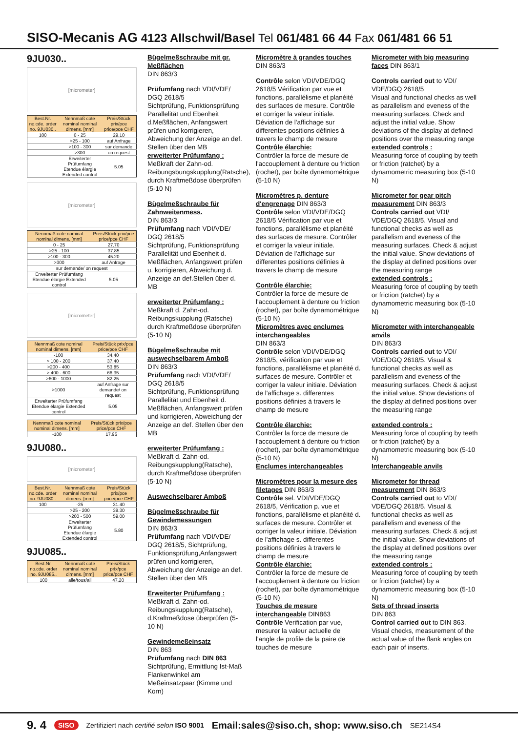SISO-Mecanis AG 4123 Allschwil/Basel Tel 061/481 66 44 Fax 061/481 66 51
9JU030..
[micrometer]
| Best.Nr. no.cde. order no. 9JU030.. | Nennmaß cote nominal nominal dimens. [mm] | Preis/Stück prix/pce price/pce CHF |
| --- | --- | --- |
| 100 | 0 - 25 | 29.10 |
| | >25 - 100 | auf Anfrage |
| | >100 - 300 | sur demande |
| | >300 | on request |
| | Erweiterter Prüfumfang Etendue élargie Extended control | 5.05 |
[micrometer]
| Nennmaß cote nominal nominal dimens. [mm] | Preis/Stück prix/pce price/pce CHF |
| --- | --- |
| 0 - 25 | 27.70 |
| >25 - 100 | 37.85 |
| >100 - 300 | 45.20 |
| >300 | auf Anfrage |
| sur demande/ on request | |
| Erweiterter Prüfumfang Etendue élargie Extended control | 5.05 |
[micrometer]
| Nennmaß cote nominal nominal dimens. [mm] | Preis/Stück prix/pce price/pce CHF |
| --- | --- |
| -100 | 34.40 |
| > 100 - 200 | 37.40 |
| >200 - 400 | 53.85 |
| > 400 - 600 | 66.35 |
| >600 - 1000 | 82.25 |
| >1000 | auf Anfrage sur demande/ on request |
| Erweiterter Prüfumfang Etendue élargie Extended control | 5.05 |
| Nennmaß cote nominal nominal dimens. [mm] | Preis/Stück prix/pce price/pce CHF |
| --- | --- |
| -100 | 17.95 |
9JU080..
[micrometer]
| Best.Nr. no.cde. order no. 9JU080.. | Nennmaß cote nominal nominal dimens. [mm] | Preis/Stück prix/pce price/pce CHF |
| --- | --- | --- |
| 100 | -25 | 31.40 |
| | >25 - 200 | 39.30 |
| | >200 - 500 | 59.00 |
| | Erweiterter Prüfumfang Etendue élargie Extended control | 5.80 |
9JU085..
| Best.Nr. no.cde. order no. 9JU085.. | Nennmaß cote nominal nominal dimens. [mm] | Preis/Stück prix/pce price/pce CHF |
| --- | --- | --- |
| 100 | alle/tous/all | 47.20 |
Bügelmeßschraube mit gr. Meßflächen
DIN 863/3
Prüfumfang nach VDI/VDE/ DGQ 2618/5
Sichtprüfung, Funktionsprüfung Parallelität und Ebenheit d.Meßflächen, Anfangswert prüfen und korrigieren, Abweichung der Anzeige an def. Stellen über den MB
erweiterter Prüfumfang :
Meßkraft der Zahn-od. Reibungsbungskupplung(Ratsche), durch Kraftmeßdose überprüfen (5-10 N)
Bügelmeßschraube für Zahnweitenmess.
DIN 863/3
Prüfumfang nach VDI/VDE/ DGQ 2618/5
Sichtprüfung, Funktionsprüfung Parallelität und Ebenheit d. Meßflächen, Anfangswert prüfen u. korrigieren, Abweichung d. Anzeige an def.Stellen über d. MB
erweiterter Prüfumfang :
Meßkraft d. Zahn-od. Reibungskupplung (Ratsche) durch Kraftmeßdose überprüfen (5-10 N)
Bügelmeßschraube mit auswechselbarem Amboß
DIN 863/3
Prüfumfang nach VDI/VDE/ DGQ 2618/5
Sichtprüfung, Funktionsprüfung Parallelität und Ebenheit d. Meßflächen, Anfangswert prüfen und korrigieren, Abweichung der Anzeige an def. Stellen über den MB
erweiterter Prüfumfang :
Meßkraft d. Zahn-od. Reibungskupplung(Ratsche), durch Kraftmeßdose überprüfen (5-10 N)
Auswechselbarer Amboß
Bügelmeßschraube für Gewindemessungen
DIN 863/3
Prüfumfang nach VDI/VDE/ DGQ 2618/5, Sichtprüfung, Funktionsprüfung,Anfangswert prüfen und korrigieren, Abweichung der Anzeige an def. Stellen über den MB
Erweiterter Prüfumfang :
Meßkraft d. Zahn-od. Reibungskupplung(Ratsche), d.Kraftmeßdose überprüfen (5-10 N)
Gewindemeßeinsatz
DIN 863
Prüfumfang nach DIN 863 Sichtprüfung, Ermittlung Ist-Maß Flankenwinkel am Meßeinsatzpaar (Kimme und Korn)
Micromètre à grandes touches DIN 863/3
Contrôle selon VDI/VDE/DGQ 2618/5 Vérification par vue et fonctions, parallélisme et planéité des surfaces de mesure. Contrôle et corriger la valeur initiale. Déviation de l'affichage sur differentes positions définies à travers le champ de mesure
Contrôle élarchie:
Contrôler la force de mesure de l'accouplement à denture ou friction (rochet), par boîte dynamométrique (5-10 N)
Micromètres p. denture d'engrenage DIN 863/3
Contrôle selon VDI/VDE/DGQ 2618/5 Vérification par vue et fonctions, parallélisme et planéité des surfaces de mesure. Contrôler et corriger la valeur initiale. Déviation de l'affichage sur differentes positions définies à travers le champ de mesure
Contrôle élarchie:
Contrôler la force de mesure de l'accouplement à denture ou friction (rochet), par boîte dynamométrique (5-10 N)
Micromètres avec enclumes interchangeables
DIN 863/3
Contrôle selon VDI/VDE/DGQ 2618/5, vérification par vue et fonctions, parallélisme et planéité d. surfaces de mesure. Contrôler et corriger la valeur initiale. Déviation de l'affichage s. differentes positions définies à travers le champ de mesure
Contrôle élarchie:
Contrôler la force de mesure de l'accouplement à denture ou friction (rochet), par boîte dynamométrique (5-10 N)
Enclumes interchangeables
Micromètres pour la mesure des filetages DIN 863/3
Contrôle sel. VDI/VDE/DGQ 2618/5, Vérification p. vue et fonctions, parallélisme et planéité d. surfaces de mesure. Contrôler et corriger la valeur initiale. Déviation de l'affichage s. differentes positions définies à travers le champ de mesure
Contrôle élarchie:
Contrôler la force de mesure de l'accouplement à denture ou friction (rochet), par boîte dynamométrique (5-10 N)
Touches de mesure interchangeable DIN863
Contrôle Verification par vue, mesurer la valeur actuelle de l'angle de profile de la paire de touches de mesure
Micrometer with big measuring faces DIN 863/1
Controls carried out to VDI/ VDE/DGQ 2618/5
Visual and functional checks as well as parallelism and eveness of the measuring surfaces. Check and adjust the initial value. Show deviations of the display at defined positions over the measuring range
extended controls :
Measuring force of coupling by teeth or friction (ratchet) by a dynamometric measuring box (5-10 N)
Micrometer for gear pitch measurement DIN 863/3
Controls carried out VDI/ VDE/DGQ 2618/5. Visual and functional checks as well as parallelism and eveness of the measuring surfaces. Check & adjust the initial value. Show deviations of the display at defined positions over the measuring range
extended controls :
Measuring force of coupling by teeth or friction (ratchet) by a dynamometric measuring box (5-10 N)
Micrometer with interchangeable anvils
DIN 863/3
Controls carried out to VDI/ VDE/DGQ 2618/5. Visual & functional checks as well as parallelism and eveness of the measuring surfaces. Check & adjust the initial value. Show deviations of the display at defined positions over the measuring range
extended controls :
Measuring force of coupling by teeth or friction (ratchet) by a dynamometric measuring box (5-10 N)
Interchangeable anvils
Micrometer for thread measurement DIN 863/3
Controls carried out to VDI/ VDE/DGQ 2618/5. Visual & functional checks as well as parallelism and eveness of the measuring surfaces. Check & adjust the initial value. Show deviations of the display at defined positions over the measuring range
extended controls :
Measuring force of coupling by teeth or friction (ratchet) by a dynamometric measuring box (5-10 N)
Sets of thread inserts
DIN 863
Control carried out to DIN 863. Visual checks, measurement of the actual value of the flank angles on each pair of inserts.
9. 4 SISO Zertifiziert nach certifié selon ISO 9001 Email:sales@siso.ch, shop: www.siso.ch SE214S4